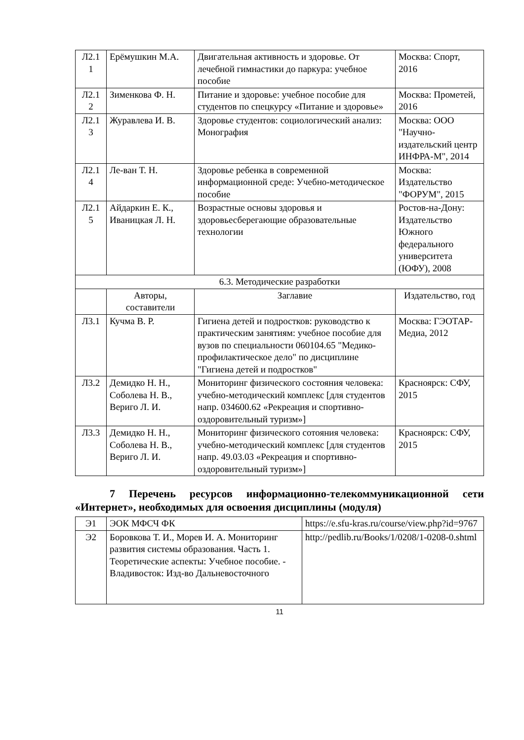| Л2.1 1 | Ерёмушкин М.А. | Двигательная активность и здоровье. От лечебной гимнастики до паркура: учебное пособие | Москва: Спорт, 2016 |
| Л2.1 2 | Зименкова Ф. Н. | Питание и здоровье: учебное пособие для студентов по спецкурсу «Питание и здоровье» | Москва: Прометей, 2016 |
| Л2.1 3 | Журавлева И. В. | Здоровье студентов: социологический анализ: Монография | Москва: ООО "Научно-издательский центр ИНФРА-М", 2014 |
| Л2.1 4 | Ле-ван Т. Н. | Здоровье ребенка в современной информационной среде: Учебно-методическое пособие | Москва: Издательство "ФОРУМ", 2015 |
| Л2.1 5 | Айдаркин Е. К., Иваницкая Л. Н. | Возрастные основы здоровья и здоровьесберегающие образовательные технологии | Ростов-на-Дону: Издательство Южного федерального университета (ЮФУ), 2008 |
| 6.3. Методические разработки | | | |
| | Авторы, составители | Заглавие | Издательство, год |
| Л3.1 | Кучма В. Р. | Гигиена детей и подростков: руководство к практическим занятиям: учебное пособие для вузов по специальности 060104.65 "Медико-профилактическое дело" по дисциплине "Гигиена детей и подростков" | Москва: ГЭОТАР-Медиа, 2012 |
| Л3.2 | Демидко Н. Н., Соболева Н. В., Вериго Л. И. | Мониторинг физического состояния человека: учебно-методический комплекс [для студентов напр. 034600.62 «Рекреация и спортивно-оздоровительный туризм»] | Красноярск: СФУ, 2015 |
| Л3.3 | Демидко Н. Н., Соболева Н. В., Вериго Л. И. | Мониторинг физического сотояния человека: учебно-методический комплекс [для студентов напр. 49.03.03 «Рекреация и спортивно-оздоровительный туризм»] | Красноярск: СФУ, 2015 |
7 Перечень ресурсов информационно-телекоммуникационной сети «Интернет», необходимых для освоения дисциплины (модуля)
| Э1 | ЭОК МФСЧ ФК | https://e.sfu-kras.ru/course/view.php?id=9767 |
| Э2 | Боровкова Т. И., Морев И. А. Мониторинг развития системы образования. Часть 1. Теоретические аспекты: Учебное пособие. - Владивосток: Изд-во Дальневосточного | http://pedlib.ru/Books/1/0208/1-0208-0.shtml |
11